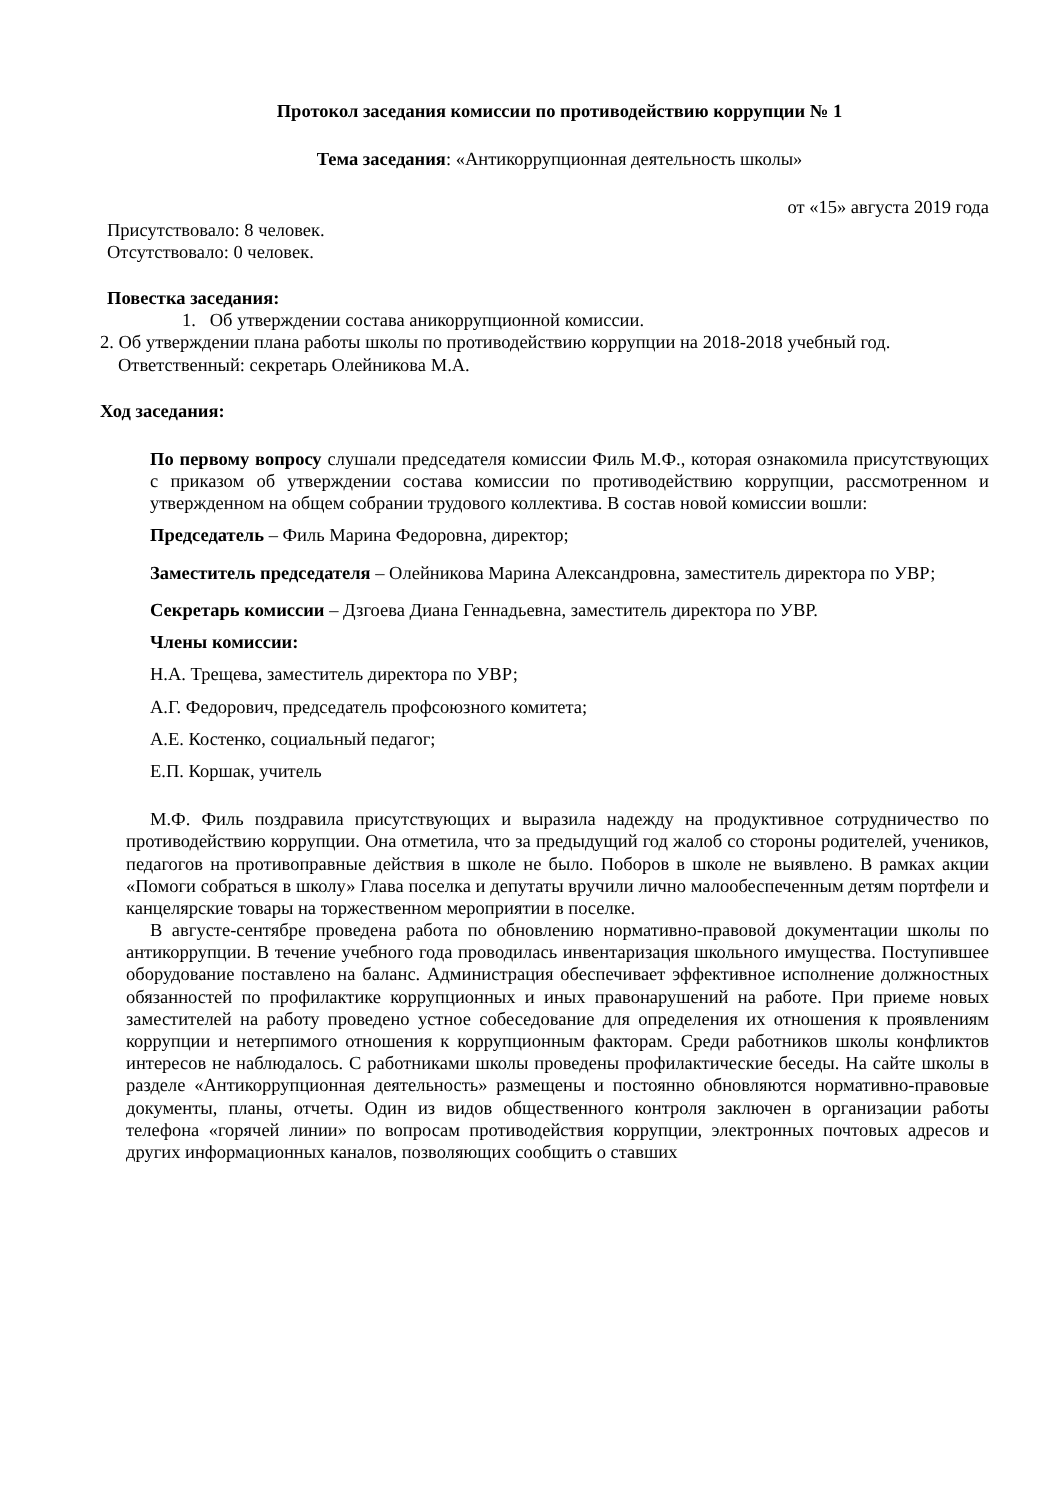Протокол заседания комиссии по противодействию коррупции № 1
Тема заседания: «Антикоррупционная деятельность школы»
от «15» августа 2019 года
Присутствовало: 8 человек.
Отсутствовало: 0 человек.
Повестка заседания:
1. Об утверждении состава аникоррупционной комиссии.
2. Об утверждении плана работы школы по противодействию коррупции на 2018-2018 учебный год. Ответственный: секретарь Олейникова М.А.
Ход заседания:
По первому вопросу слушали председателя комиссии Филь М.Ф., которая ознакомила присутствующих с приказом об утверждении состава комиссии по противодействию коррупции, рассмотренном и утвержденном на общем собрании трудового коллектива. В состав новой комиссии вошли:
Председатель – Филь Марина Федоровна, директор;
Заместитель председателя – Олейникова Марина Александровна, заместитель директора по УВР;
Секретарь комиссии – Дзгоева Диана Геннадьевна, заместитель директора по УВР.
Члены комиссии:
Н.А. Трещева, заместитель директора по УВР;
А.Г. Федорович, председатель профсоюзного комитета;
А.Е. Костенко, социальный педагог;
Е.П. Коршак, учитель
М.Ф. Филь поздравила присутствующих и выразила надежду на продуктивное сотрудничество по противодействию коррупции. Она отметила, что за предыдущий год жалоб со стороны родителей, учеников, педагогов на противоправные действия в школе не было. Поборов в школе не выявлено. В рамках акции «Помоги собраться в школу» Глава поселка и депутаты вручили лично малообеспеченным детям портфели и канцелярские товары на торжественном мероприятии в поселке.
В августе-сентябре проведена работа по обновлению нормативно-правовой документации школы по антикоррупции. В течение учебного года проводилась инвентаризация школьного имущества. Поступившее оборудование поставлено на баланс. Администрация обеспечивает эффективное исполнение должностных обязанностей по профилактике коррупционных и иных правонарушений на работе. При приеме новых заместителей на работу проведено устное собеседование для определения их отношения к проявлениям коррупции и нетерпимого отношения к коррупционным факторам. Среди работников школы конфликтов интересов не наблюдалось. С работниками школы проведены профилактические беседы. На сайте школы в разделе «Антикоррупционная деятельность» размещены и постоянно обновляются нормативно-правовые документы, планы, отчеты. Один из видов общественного контроля заключен в организации работы телефона «горячей линии» по вопросам противодействия коррупции, электронных почтовых адресов и других информационных каналов, позволяющих сообщить о ставших